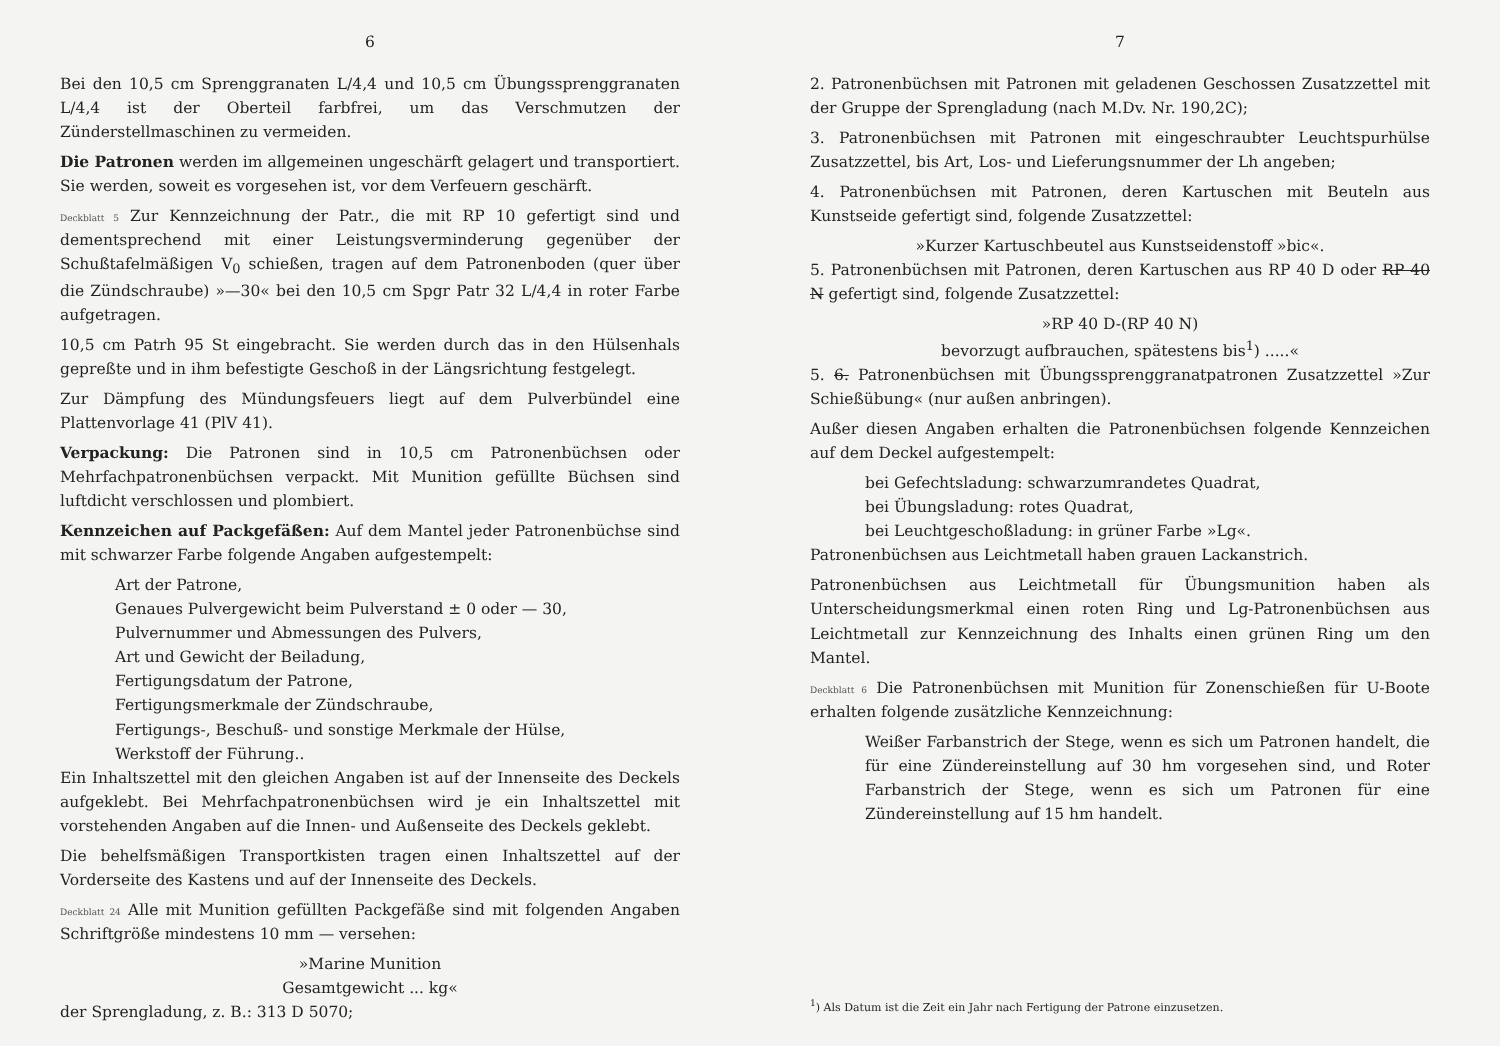6
Bei den 10,5 cm Sprenggranaten L/4,4 und 10,5 cm Übungssprenggranaten L/4,4 ist der Oberteil farbfrei, um das Verschmutzen der Zünderstellmaschinen zu vermeiden.
Die Patronen werden im allgemeinen ungeschärft gelagert und transportiert. Sie werden, soweit es vorgesehen ist, vor dem Verfeuern geschärft.
Deckblatt 5 Zur Kennzeichnung der Patr., die mit RP 10 gefertigt sind und dementsprechend mit einer Leistungsverminderung gegenüber der Schußtafelmäßigen V<sub>0</sub> schießen, tragen auf dem Patronenboden (quer über die Zündschraube) »—30« bei den 10,5 cm Spgr Patr 32 L/4,4 in roter Farbe aufgetragen.
10,5 cm Patrh 95 St eingebracht. Sie werden durch das in den Hülsenhals gepreßte und in ihm befestigte Geschoß in der Längsrichtung festgelegt.
Zur Dämpfung des Mündungsfeuers liegt auf dem Pulverbündel eine Plattenvorlage 41 (PlV 41).
Verpackung: Die Patronen sind in 10,5 cm Patronenbüchsen oder Mehrfachpatronenbüchsen verpackt. Mit Munition gefüllte Büchsen sind luftdicht verschlossen und plombiert.
Kennzeichen auf Packgefäßen: Auf dem Mantel jeder Patronenbüchse sind mit schwarzer Farbe folgende Angaben aufgestempelt:
Art der Patrone,
Genaues Pulvergewicht beim Pulverstand ± 0 oder — 30,
Pulvernummer und Abmessungen des Pulvers,
Art und Gewicht der Beiladung,
Fertigungsdatum der Patrone,
Fertigungsmerkmale der Zündschraube,
Fertigungs-, Beschuß- und sonstige Merkmale der Hülse,
Werkstoff der Führung..
Ein Inhaltszettel mit den gleichen Angaben ist auf der Innenseite des Deckels aufgeklebt. Bei Mehrfachpatronenbüchsen wird je ein Inhaltszettel mit vorstehenden Angaben auf die Innen- und Außenseite des Deckels geklebt.
Die behelfsmäßigen Transportkisten tragen einen Inhaltszettel auf der Vorderseite des Kastens und auf der Innenseite des Deckels.
Deckblatt 24 Alle mit Munition gefüllten Packgefäße sind mit folgenden Angaben Schriftgröße mindestens 10 mm — versehen:
»Marine Munition
Gesamtgewicht ... kg«
der Sprengladung, z. B.: 313 D 5070;
7
2. Patronenbüchsen mit Patronen mit geladenen Geschossen Zusatzzettel mit der Gruppe der Sprengladung (nach M.Dv. Nr. 190,2C);
3. Patronenbüchsen mit Patronen mit eingeschraubter Leuchtspurhülse Zusatzzettel, bis Art, Los- und Lieferungsnummer der Lh angeben;
4. Patronenbüchsen mit Patronen, deren Kartuschen mit Beuteln aus Kunstseide gefertigt sind, folgende Zusatzzettel:
»Kurzer Kartuschbeutel aus Kunstseidenstoff »bic«.
5. Patronenbüchsen mit Patronen, deren Kartuschen aus RP 40 D oder RP 40 N gefertigt sind, folgende Zusatzzettel:
»RP 40 D-(RP 40 N)
bevorzugt aufbrauchen, spätestens bis<sup>1</sup>) .....«
5. 6. Patronenbüchsen mit Übungssprenggranatpatronen Zusatzzettel »Zur Schießübung« (nur außen anbringen).
Außer diesen Angaben erhalten die Patronenbüchsen folgende Kennzeichen auf dem Deckel aufgestempelt:
bei Gefechtsladung: schwarzumrandetes Quadrat,
bei Übungsladung: rotes Quadrat,
bei Leuchtgeschoßladung: in grüner Farbe »Lg«.
Patronenbüchsen aus Leichtmetall haben grauen Lackanstrich.
Patronenbüchsen aus Leichtmetall für Übungsmunition haben als Unterscheidungsmerkmal einen roten Ring und Lg-Patronenbüchsen aus Leichtmetall zur Kennzeichnung des Inhalts einen grünen Ring um den Mantel.
Deckblatt 6 Die Patronenbüchsen mit Munition für Zonenschießen für U-Boote erhalten folgende zusätzliche Kennzeichnung:
Weißer Farbanstrich der Stege, wenn es sich um Patronen handelt, die für eine Zündereinstellung auf 30 hm vorgesehen sind, und Roter Farbanstrich der Stege, wenn es sich um Patronen für eine Zündereinstellung auf 15 hm handelt.
<sup>1</sup>) Als Datum ist die Zeit ein Jahr nach Fertigung der Patrone einzusetzen.